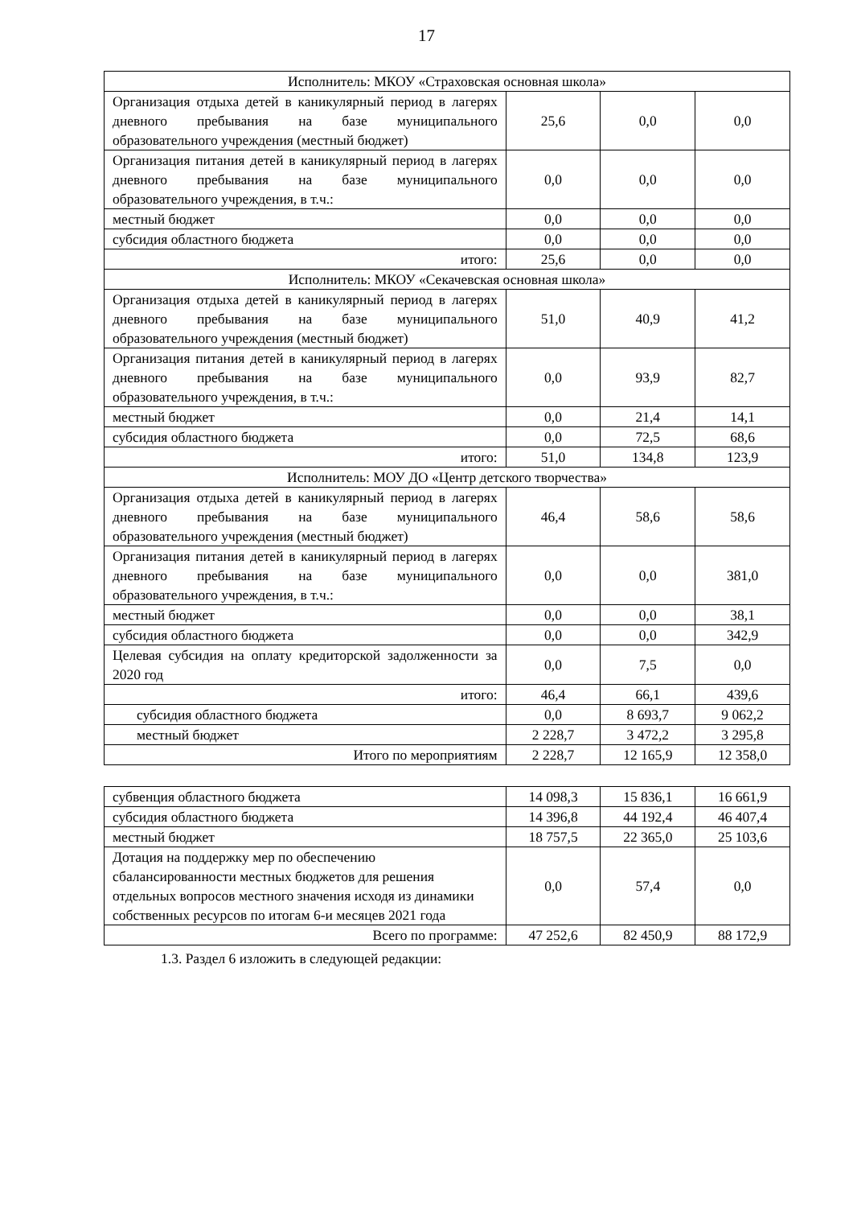17
| Исполнитель: МКОУ «Страховская основная школа» | | | |
| Организация отдыха детей в каникулярный период в лагерях дневного пребывания на базе муниципального образовательного учреждения (местный бюджет) | 25,6 | 0,0 | 0,0 |
| Организация питания детей в каникулярный период в лагерях дневного пребывания на базе муниципального образовательного учреждения, в т.ч.: | 0,0 | 0,0 | 0,0 |
| местный бюджет | 0,0 | 0,0 | 0,0 |
| субсидия областного бюджета | 0,0 | 0,0 | 0,0 |
| итого: | 25,6 | 0,0 | 0,0 |
| Исполнитель: МКОУ «Секачевская основная школа» | | | |
| Организация отдыха детей в каникулярный период в лагерях дневного пребывания на базе муниципального образовательного учреждения (местный бюджет) | 51,0 | 40,9 | 41,2 |
| Организация питания детей в каникулярный период в лагерях дневного пребывания на базе муниципального образовательного учреждения, в т.ч.: | 0,0 | 93,9 | 82,7 |
| местный бюджет | 0,0 | 21,4 | 14,1 |
| субсидия областного бюджета | 0,0 | 72,5 | 68,6 |
| итого: | 51,0 | 134,8 | 123,9 |
| Исполнитель: МОУ ДО «Центр детского творчества» | | | |
| Организация отдыха детей в каникулярный период в лагерях дневного пребывания на базе муниципального образовательного учреждения (местный бюджет) | 46,4 | 58,6 | 58,6 |
| Организация питания детей в каникулярный период в лагерях дневного пребывания на базе муниципального образовательного учреждения, в т.ч.: | 0,0 | 0,0 | 381,0 |
| местный бюджет | 0,0 | 0,0 | 38,1 |
| субсидия областного бюджета | 0,0 | 0,0 | 342,9 |
| Целевая субсидия на оплату кредиторской задолженности за 2020 год | 0,0 | 7,5 | 0,0 |
| итого: | 46,4 | 66,1 | 439,6 |
| субсидия областного бюджета | 0,0 | 8 693,7 | 9 062,2 |
| местный бюджет | 2 228,7 | 3 472,2 | 3 295,8 |
| Итого по мероприятиям | 2 228,7 | 12 165,9 | 12 358,0 |
| субвенция областного бюджета | 14 098,3 | 15 836,1 | 16 661,9 |
| субсидия областного бюджета | 14 396,8 | 44 192,4 | 46 407,4 |
| местный бюджет | 18 757,5 | 22 365,0 | 25 103,6 |
| Дотация на поддержку мер по обеспечению сбалансированности местных бюджетов для решения отдельных вопросов местного значения исходя из динамики собственных ресурсов по итогам 6-и месяцев 2021 года | 0,0 | 57,4 | 0,0 |
| Всего по программе: | 47 252,6 | 82 450,9 | 88 172,9 |
1.3. Раздел 6 изложить в следующей редакции: